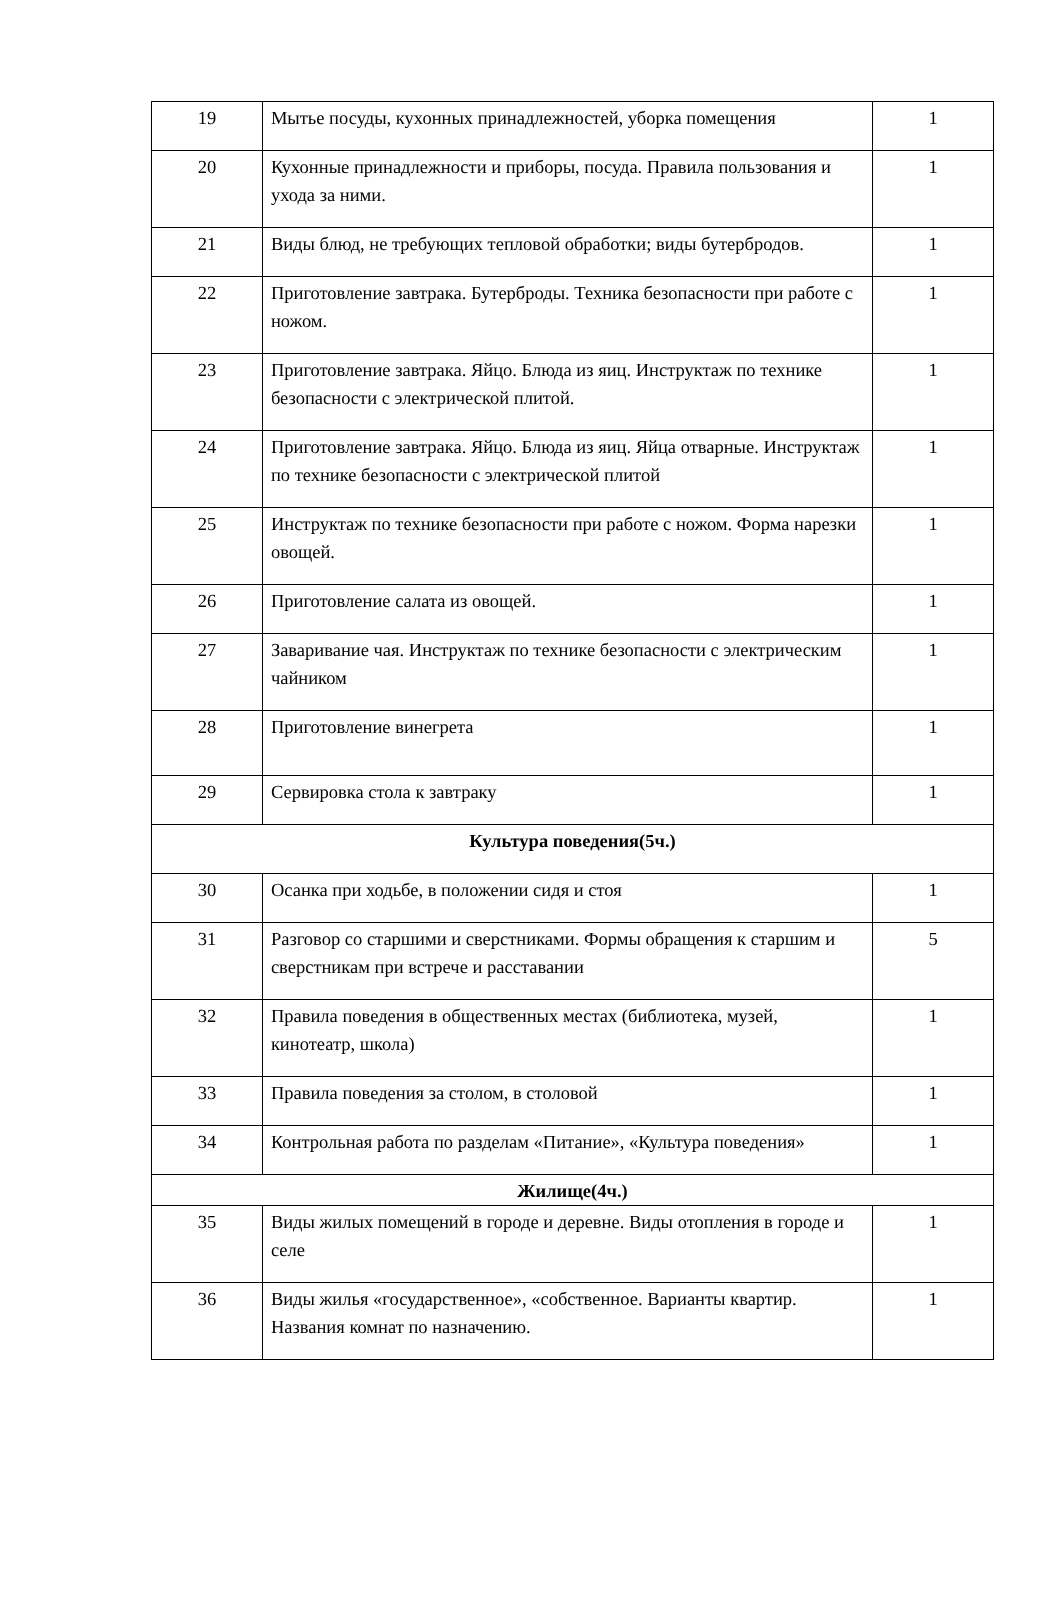| 19 | Мытье посуды, кухонных принадлежностей, уборка помещения | 1 |
| 20 | Кухонные принадлежности и приборы, посуда. Правила пользования и ухода за ними. | 1 |
| 21 | Виды блюд, не требующих тепловой обработки; виды бутербродов. | 1 |
| 22 | Приготовление завтрака. Бутерброды. Техника безопасности при работе с ножом. | 1 |
| 23 | Приготовление завтрака. Яйцо. Блюда из яиц. Инструктаж по технике безопасности с электрической плитой. | 1 |
| 24 | Приготовление завтрака. Яйцо. Блюда из яиц. Яйца отварные. Инструктаж по технике безопасности с электрической плитой | 1 |
| 25 | Инструктаж по технике безопасности при работе с ножом. Форма нарезки овощей. | 1 |
| 26 | Приготовление салата из овощей. | 1 |
| 27 | Заваривание чая. Инструктаж по технике безопасности с электрическим чайником | 1 |
| 28 | Приготовление винегрета | 1 |
| 29 | Сервировка стола к завтраку | 1 |
| Культура поведения(5ч.) | | |
| 30 | Осанка при ходьбе, в положении сидя и стоя | 1 |
| 31 | Разговор со старшими и сверстниками. Формы обращения к старшим и сверстникам при встрече и расставании | 5 |
| 32 | Правила поведения в общественных местах (библиотека, музей, кинотеатр, школа) | 1 |
| 33 | Правила поведения за столом, в столовой | 1 |
| 34 | Контрольная работа по разделам «Питание», «Культура поведения» | 1 |
| Жилище(4ч.) | | |
| 35 | Виды жилых помещений в городе и деревне. Виды отопления в городе и селе | 1 |
| 36 | Виды жилья «государственное», «собственное. Варианты квартир. Названия комнат по назначению. | 1 |